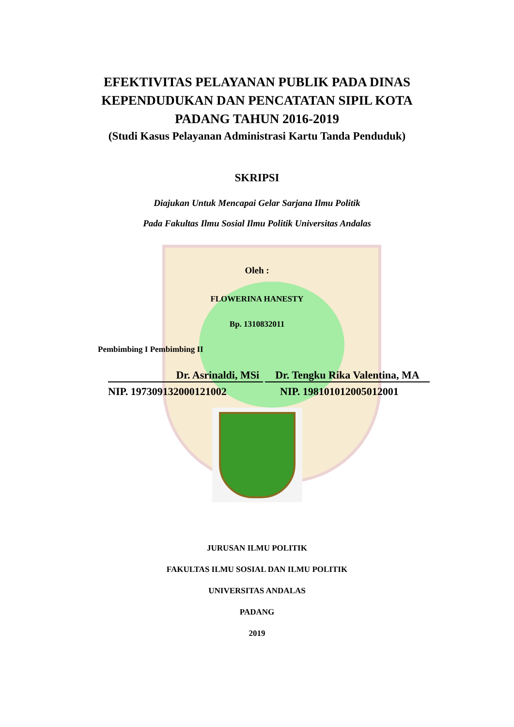EFEKTIVITAS PELAYANAN PUBLIK PADA DINAS
KEPENDUDUKAN DAN PENCATATAN SIPIL KOTA
PADANG TAHUN 2016-2019
(Studi Kasus Pelayanan Administrasi Kartu Tanda Penduduk)
SKRIPSI
Diajukan Untuk Mencapai Gelar Sarjana Ilmu Politik
Pada Fakultas Ilmu Sosial Ilmu Politik Universitas Andalas
Oleh :
FLOWERINA HANESTY
Bp. 1310832011
Pembimbing I Pembimbing II
Dr. Asrinaldi, MSi Dr. Tengku Rika Valentina, MA
NIP. 197309132000121002 NIP. 198101012005012001
JURUSAN ILMU POLITIK
FAKULTAS ILMU SOSIAL DAN ILMU POLITIK
UNIVERSITAS ANDALAS
PADANG
2019